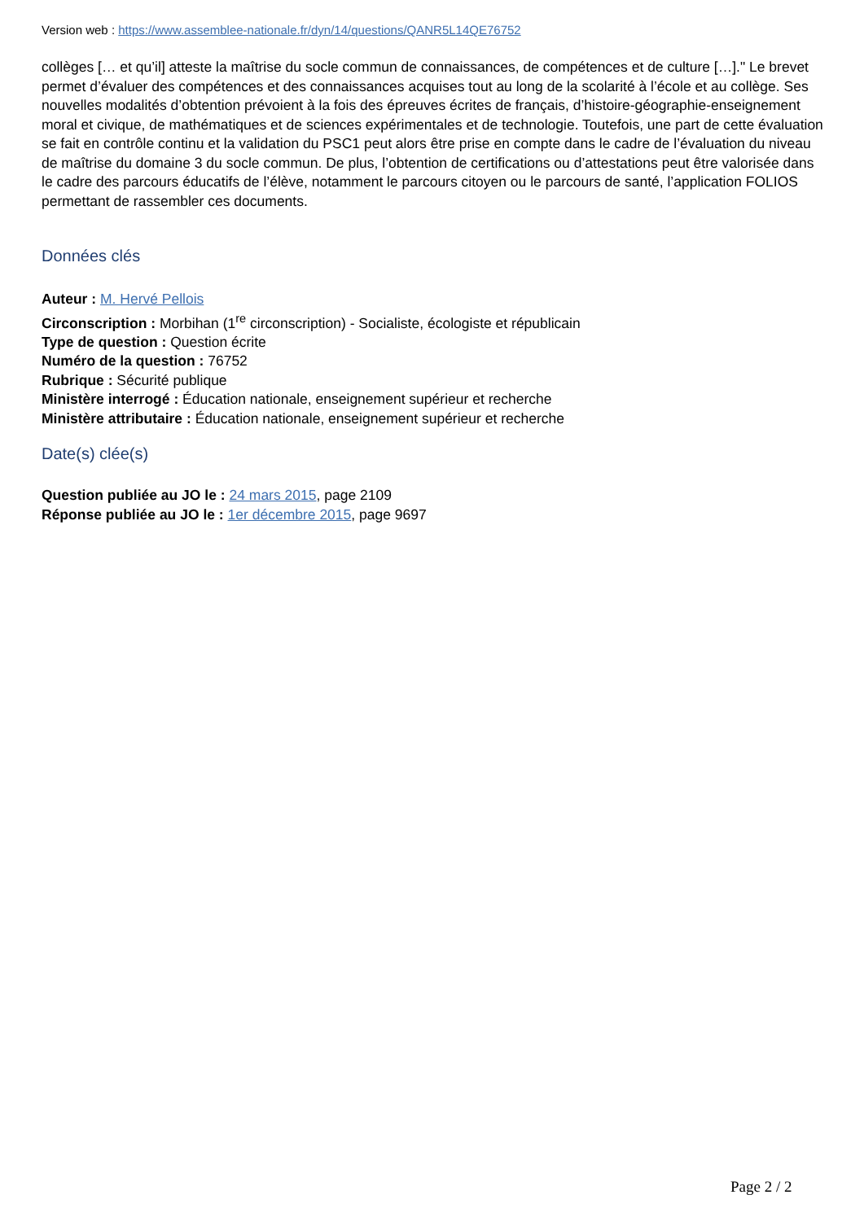Version web : https://www.assemblee-nationale.fr/dyn/14/questions/QANR5L14QE76752
collèges [… et qu’il] atteste la maîtrise du socle commun de connaissances, de compétences et de culture […]." Le brevet permet d’évaluer des compétences et des connaissances acquises tout au long de la scolarité à l’école et au collège. Ses nouvelles modalités d’obtention prévoient à la fois des épreuves écrites de français, d’histoire-géographie-enseignement moral et civique, de mathématiques et de sciences expérimentales et de technologie. Toutefois, une part de cette évaluation se fait en contrôle continu et la validation du PSC1 peut alors être prise en compte dans le cadre de l’évaluation du niveau de maîtrise du domaine 3 du socle commun. De plus, l’obtention de certifications ou d’attestations peut être valorisée dans le cadre des parcours éducatifs de l’élève, notamment le parcours citoyen ou le parcours de santé, l’application FOLIOS permettant de rassembler ces documents.
Données clés
Auteur : M. Hervé Pellois
Circonscription : Morbihan (1<sup>re</sup> circonscription) - Socialiste, écologiste et républicain
Type de question : Question écrite
Numéro de la question : 76752
Rubrique : Sécurité publique
Ministère interrogé : Éducation nationale, enseignement supérieur et recherche
Ministère attributaire : Éducation nationale, enseignement supérieur et recherche
Date(s) clée(s)
Question publiée au JO le : 24 mars 2015, page 2109
Réponse publiée au JO le : 1er décembre 2015, page 9697
Page 2 / 2